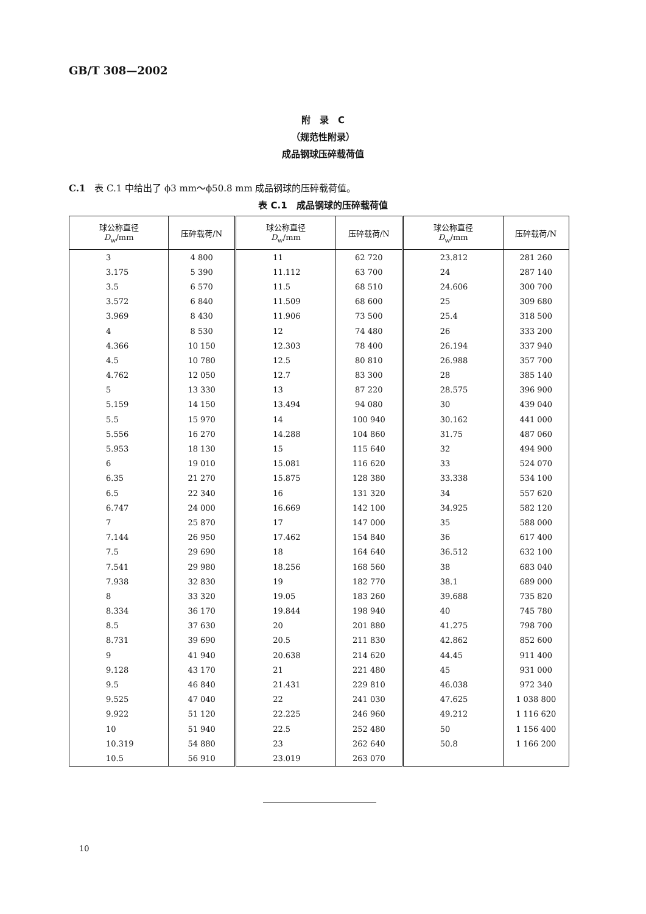GB/T 308—2002
附　录　C
（规范性附录）
成品钢球压碎载荷值
C.1　表 C.1 中给出了 ϕ3 mm～ϕ50.8 mm 成品钢球的压碎载荷值。
表 C.1　成品钢球的压碎载荷值
| 球公称直径 D<sub>w</sub>/mm | 压碎载荷/N | 球公称直径 D<sub>w</sub>/mm | 压碎载荷/N | 球公称直径 D<sub>w</sub>/mm | 压碎载荷/N |
| --- | --- | --- | --- | --- | --- |
| 3 | 4 800 | 11 | 62 720 | 23.812 | 281 260 |
| 3.175 | 5 390 | 11.112 | 63 700 | 24 | 287 140 |
| 3.5 | 6 570 | 11.5 | 68 510 | 24.606 | 300 700 |
| 3.572 | 6 840 | 11.509 | 68 600 | 25 | 309 680 |
| 3.969 | 8 430 | 11.906 | 73 500 | 25.4 | 318 500 |
| 4 | 8 530 | 12 | 74 480 | 26 | 333 200 |
| 4.366 | 10 150 | 12.303 | 78 400 | 26.194 | 337 940 |
| 4.5 | 10 780 | 12.5 | 80 810 | 26.988 | 357 700 |
| 4.762 | 12 050 | 12.7 | 83 300 | 28 | 385 140 |
| 5 | 13 330 | 13 | 87 220 | 28.575 | 396 900 |
| 5.159 | 14 150 | 13.494 | 94 080 | 30 | 439 040 |
| 5.5 | 15 970 | 14 | 100 940 | 30.162 | 441 000 |
| 5.556 | 16 270 | 14.288 | 104 860 | 31.75 | 487 060 |
| 5.953 | 18 130 | 15 | 115 640 | 32 | 494 900 |
| 6 | 19 010 | 15.081 | 116 620 | 33 | 524 070 |
| 6.35 | 21 270 | 15.875 | 128 380 | 33.338 | 534 100 |
| 6.5 | 22 340 | 16 | 131 320 | 34 | 557 620 |
| 6.747 | 24 000 | 16.669 | 142 100 | 34.925 | 582 120 |
| 7 | 25 870 | 17 | 147 000 | 35 | 588 000 |
| 7.144 | 26 950 | 17.462 | 154 840 | 36 | 617 400 |
| 7.5 | 29 690 | 18 | 164 640 | 36.512 | 632 100 |
| 7.541 | 29 980 | 18.256 | 168 560 | 38 | 683 040 |
| 7.938 | 32 830 | 19 | 182 770 | 38.1 | 689 000 |
| 8 | 33 320 | 19.05 | 183 260 | 39.688 | 735 820 |
| 8.334 | 36 170 | 19.844 | 198 940 | 40 | 745 780 |
| 8.5 | 37 630 | 20 | 201 880 | 41.275 | 798 700 |
| 8.731 | 39 690 | 20.5 | 211 830 | 42.862 | 852 600 |
| 9 | 41 940 | 20.638 | 214 620 | 44.45 | 911 400 |
| 9.128 | 43 170 | 21 | 221 480 | 45 | 931 000 |
| 9.5 | 46 840 | 21.431 | 229 810 | 46.038 | 972 340 |
| 9.525 | 47 040 | 22 | 241 030 | 47.625 | 1 038 800 |
| 9.922 | 51 120 | 22.225 | 246 960 | 49.212 | 1 116 620 |
| 10 | 51 940 | 22.5 | 252 480 | 50 | 1 156 400 |
| 10.319 | 54 880 | 23 | 262 640 | 50.8 | 1 166 200 |
| 10.5 | 56 910 | 23.019 | 263 070 | | |
10